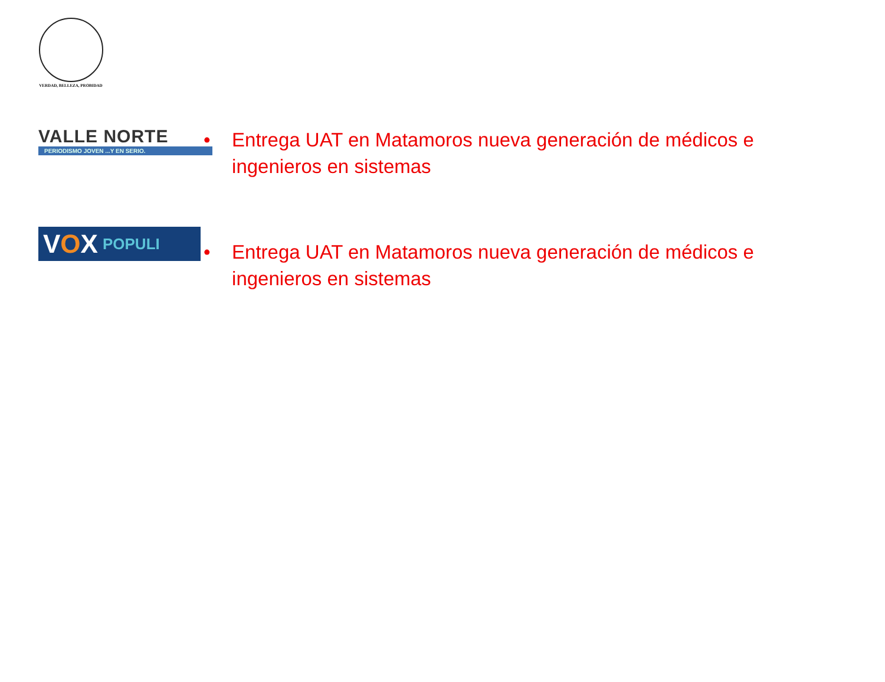VERDAD, BELLEZA, PROBIDAD
VALLE NORTE
PERIODISMO JOVEN ...Y EN SERIO.
• Entrega UAT en Matamoros nueva generación de médicos e ingenieros en sistemas
VOX POPULI
• Entrega UAT en Matamoros nueva generación de médicos e ingenieros en sistemas